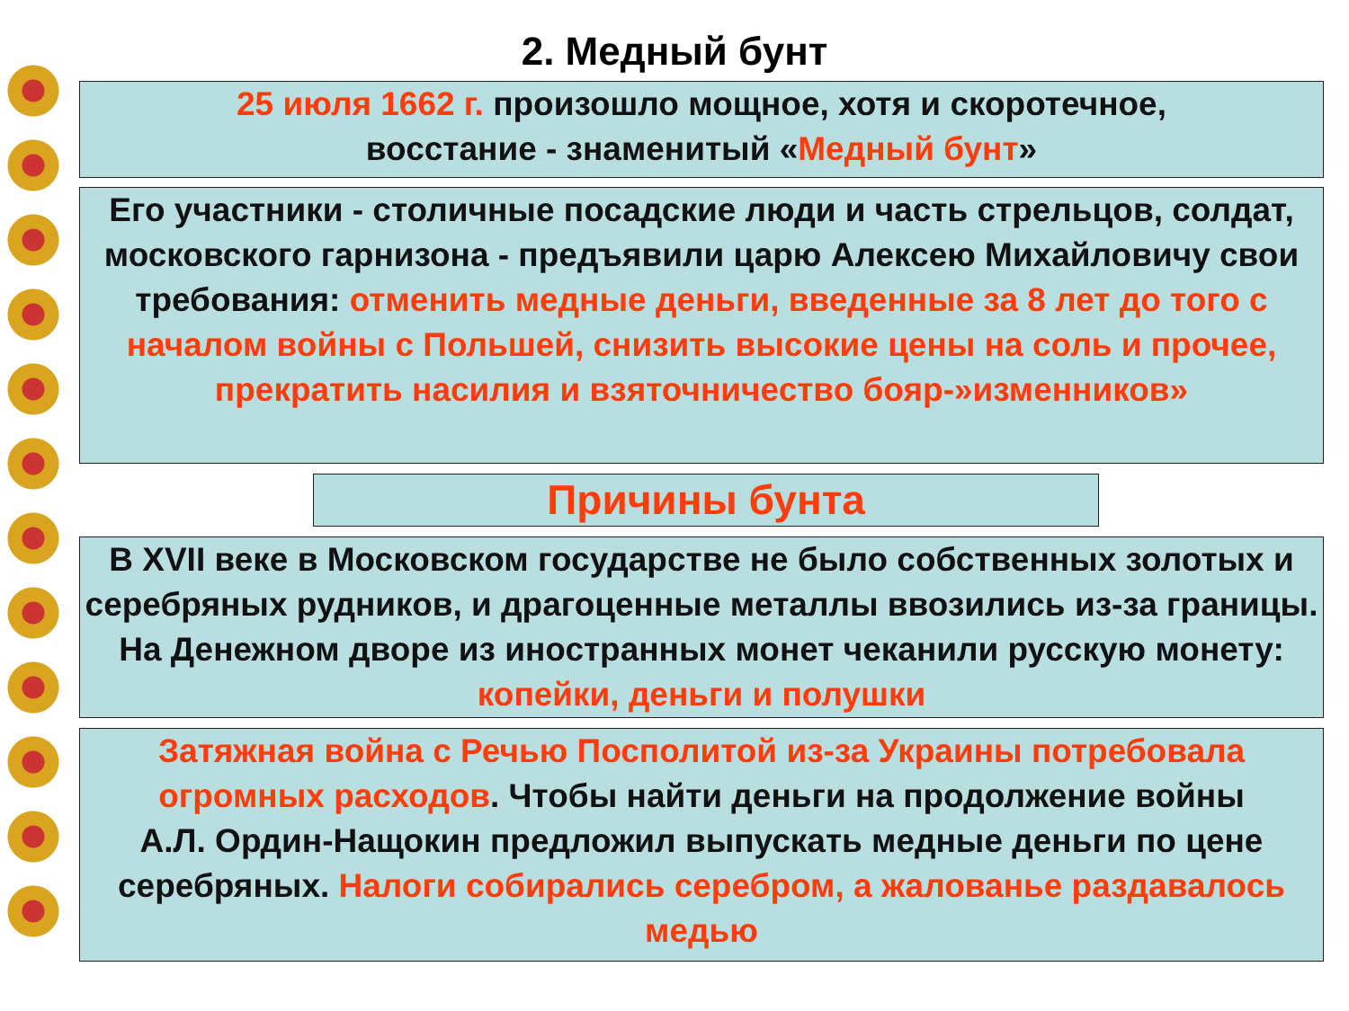2. Медный бунт
25 июля 1662 г. произошло мощное, хотя и скоротечное,
восстание - знаменитый «Медный бунт»
Его участники - столичные посадские люди и часть стрельцов, солдат, московского гарнизона - предъявили царю Алексею Михайловичу свои требования: отменить медные деньги, введенные за 8 лет до того с началом войны с Польшей, снизить высокие цены на соль и прочее, прекратить насилия и взяточничество бояр-»изменников»
Причины бунта
В XVII веке в Московском государстве не было собственных золотых и серебряных рудников, и драгоценные металлы ввозились из-за границы. На Денежном дворе из иностранных монет чеканили русскую монету: копейки, деньги и полушки
Затяжная война с Речью Посполитой из-за Украины потребовала
огромных расходов. Чтобы найти деньги на продолжение войны
А.Л. Ордин-Нащокин предложил выпускать медные деньги по цене серебряных. Налоги собирались серебром, а жалованье раздавалось медью